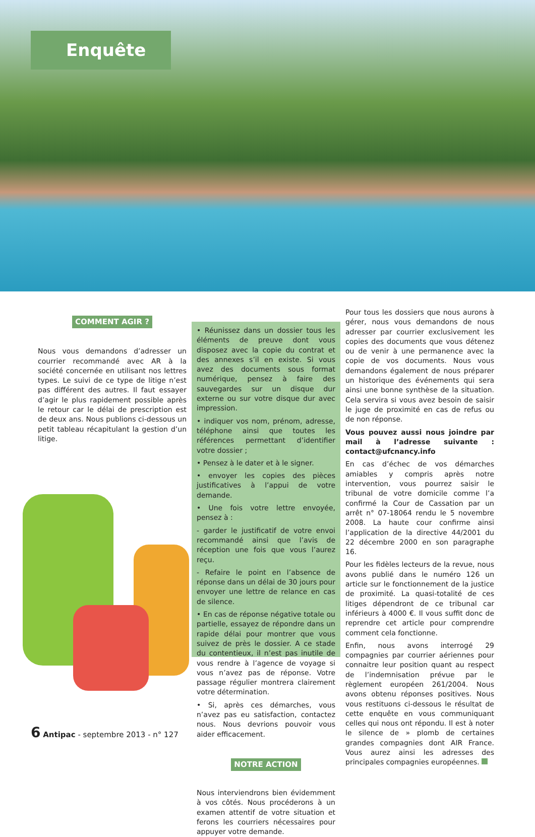Enquête
COMMENT AGIR ?
Nous vous demandons d’adresser un courrier recommandé avec AR à la société concernée en utilisant nos lettres types. Le suivi de ce type de litige n’est pas différent des autres. Il faut essayer d’agir le plus rapidement possible après le retour car le délai de prescription est de deux ans. Nous publions ci-dessous un petit tableau récapitulant la gestion d’un litige.
• Réunissez dans un dossier tous les éléments de preuve dont vous disposez avec la copie du contrat et des annexes s’il en existe. Si vous avez des documents sous format numérique, pensez à faire des sauvegardes sur un disque dur externe ou sur votre disque dur avec impression.
• indiquer vos nom, prénom, adresse, téléphone ainsi que toutes les références permettant d’identifier votre dossier ;
• Pensez à le dater et à le signer.
• envoyer les copies des pièces justificatives à l’appui de votre demande.
• Une fois votre lettre envoyée, pensez à :
- garder le justificatif de votre envoi recommandé ainsi que l’avis de réception une fois que vous l’aurez reçu.
- Refaire le point en l’absence de réponse dans un délai de 30 jours pour envoyer une lettre de relance en cas de silence.
• En cas de réponse négative totale ou partielle, essayez de répondre dans un rapide délai pour montrer que vous suivez de près le dossier. A ce stade du contentieux, il n’est pas inutile de vous rendre à l’agence de voyage si vous n’avez pas de réponse. Votre passage régulier montrera clairement votre détermination.
• Si, après ces démarches, vous n’avez pas eu satisfaction, contactez nous. Nous devrions pouvoir vous aider efficacement.
NOTRE ACTION
Nous interviendrons bien évidemment à vos côtés. Nous procéderons à un examen attentif de votre situation et ferons les courriers nécessaires pour appuyer votre demande.
Pour tous les dossiers que nous aurons à gérer, nous vous demandons de nous adresser par courrier exclusivement les copies des documents que vous détenez ou de venir à une permanence avec la copie de vos documents. Nous vous demandons également de nous préparer un historique des événements qui sera ainsi une bonne synthèse de la situation. Cela servira si vous avez besoin de saisir le juge de proximité en cas de refus ou de non réponse.
Vous pouvez aussi nous joindre par mail à l’adresse suivante : contact@ufcnancy.info
En cas d’échec de vos démarches amiables y compris après notre intervention, vous pourrez saisir le tribunal de votre domicile comme l’a confirmé la Cour de Cassation par un arrêt n° 07-18064 rendu le 5 novembre 2008. La haute cour confirme ainsi l’application de la directive 44/2001 du 22 décembre 2000 en son paragraphe 16.
Pour les fidèles lecteurs de la revue, nous avons publié dans le numéro 126 un article sur le fonctionnement de la justice de proximité. La quasi-totalité de ces litiges dépendront de ce tribunal car inférieurs à 4000 €. Il vous suffit donc de reprendre cet article pour comprendre comment cela fonctionne.
Enfin, nous avons interrogé 29 compagnies par courrier aériennes pour connaitre leur position quant au respect de l’indemnisation prévue par le règlement européen 261/2004. Nous avons obtenu réponses positives. Nous vous restituons ci-dessous le résultat de cette enquête en vous communiquant celles qui nous ont répondu. Il est à noter le silence de » plomb de certaines grandes compagnies dont AIR France. Vous aurez ainsi les adresses des principales compagnies européennes.
6 Antipac - septembre 2013 - n° 127